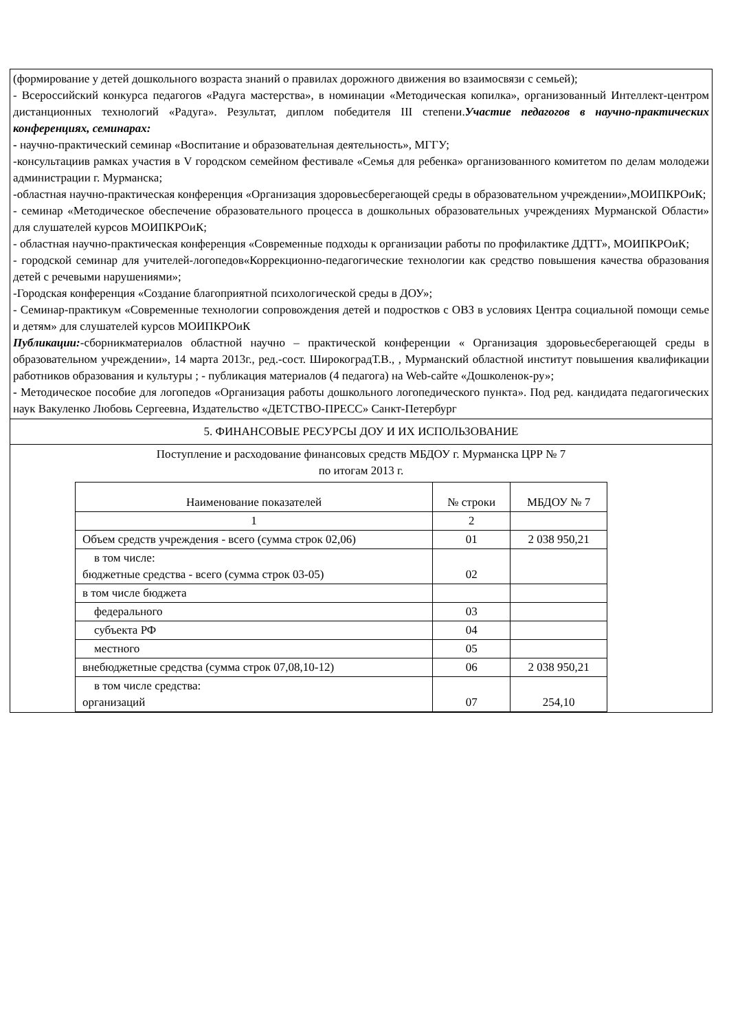| (формирование у детей дошкольного возраста знаний о правилах дорожного движения во взаимосвязи с семьей); - Всероссийский конкурса педагогов «Радуга мастерства», в номинации «Методическая копилка», организованный Интеллект-центром дистанционных технологий «Радуга». Результат, диплом победителя III степени. Участие педагогов в научно-практических конференциях, семинарах: - научно-практический семинар «Воспитание и образовательная деятельность», МГГУ; -консультациив рамках участия в V городском семейном фестивале «Семья для ребенка» организованного комитетом по делам молодежи администрации г. Мурманска; -областная научно-практическая конференция «Организация здоровьесберегающей среды в образовательном учреждении»,МОИПКРОиК; - семинар «Методическое обеспечение образовательного процесса в дошкольных образовательных учреждениях Мурманской Области» для слушателей курсов МОИПКРОиК; - областная научно-практическая конференция «Современные подходы к организации работы по профилактике ДДТТ», МОИПКРОиК; - городской семинар для учителей-логопедов«Коррекционно-педагогические технологии как средство повышения качества образования детей с речевыми нарушениями»; -Городская конференция «Создание благоприятной психологической среды в ДОУ»; - Семинар-практикум «Современные технологии сопровождения детей и подростков с ОВЗ в условиях Центра социальной помощи семье и детям» для слушателей курсов МОИПКРОиК Публикации: -сборникматериалов областной научно – практической конференции « Организация здоровьесберегающей среды в образовательном учреждении», 14 марта 2013г., ред.-сост. ШирокоградТ.В., , Мурманский областной институт повышения квалификации работников образования и культуры ; - публикация материалов (4 педагога) на Web-сайте «Дошколенок-ру»; - Методическое пособие для логопедов «Организация работы дошкольного логопедического пункта». Под ред. кандидата педагогических наук Вакуленко Любовь Сергеевна, Издательство «ДЕТСТВО-ПРЕСС» Санкт-Петербург |
| 5. ФИНАНСОВЫЕ РЕСУРСЫ ДОУ И ИХ ИСПОЛЬЗОВАНИЕ |
| Поступление и расходование финансовых средств МБДОУ г. Мурманска ЦРР № 7 по итогам 2013 г. / Наименование показателей / № строки / МБДОУ № 7 / / 1 / 2 / / / Объем средств учреждения - всего (сумма строк 02,06) / 01 / 2 038 950,21 / / в том числе: бюджетные средства - всего (сумма строк 03-05) / 02 / / / в том числе бюджета / / / / федерального / 03 / / / субъекта РФ / 04 / / / местного / 05 / / / внебюджетные средства (сумма строк 07,08,10-12) / 06 / 2 038 950,21 / / в том числе средства: организаций / 07 / 254,10 / |